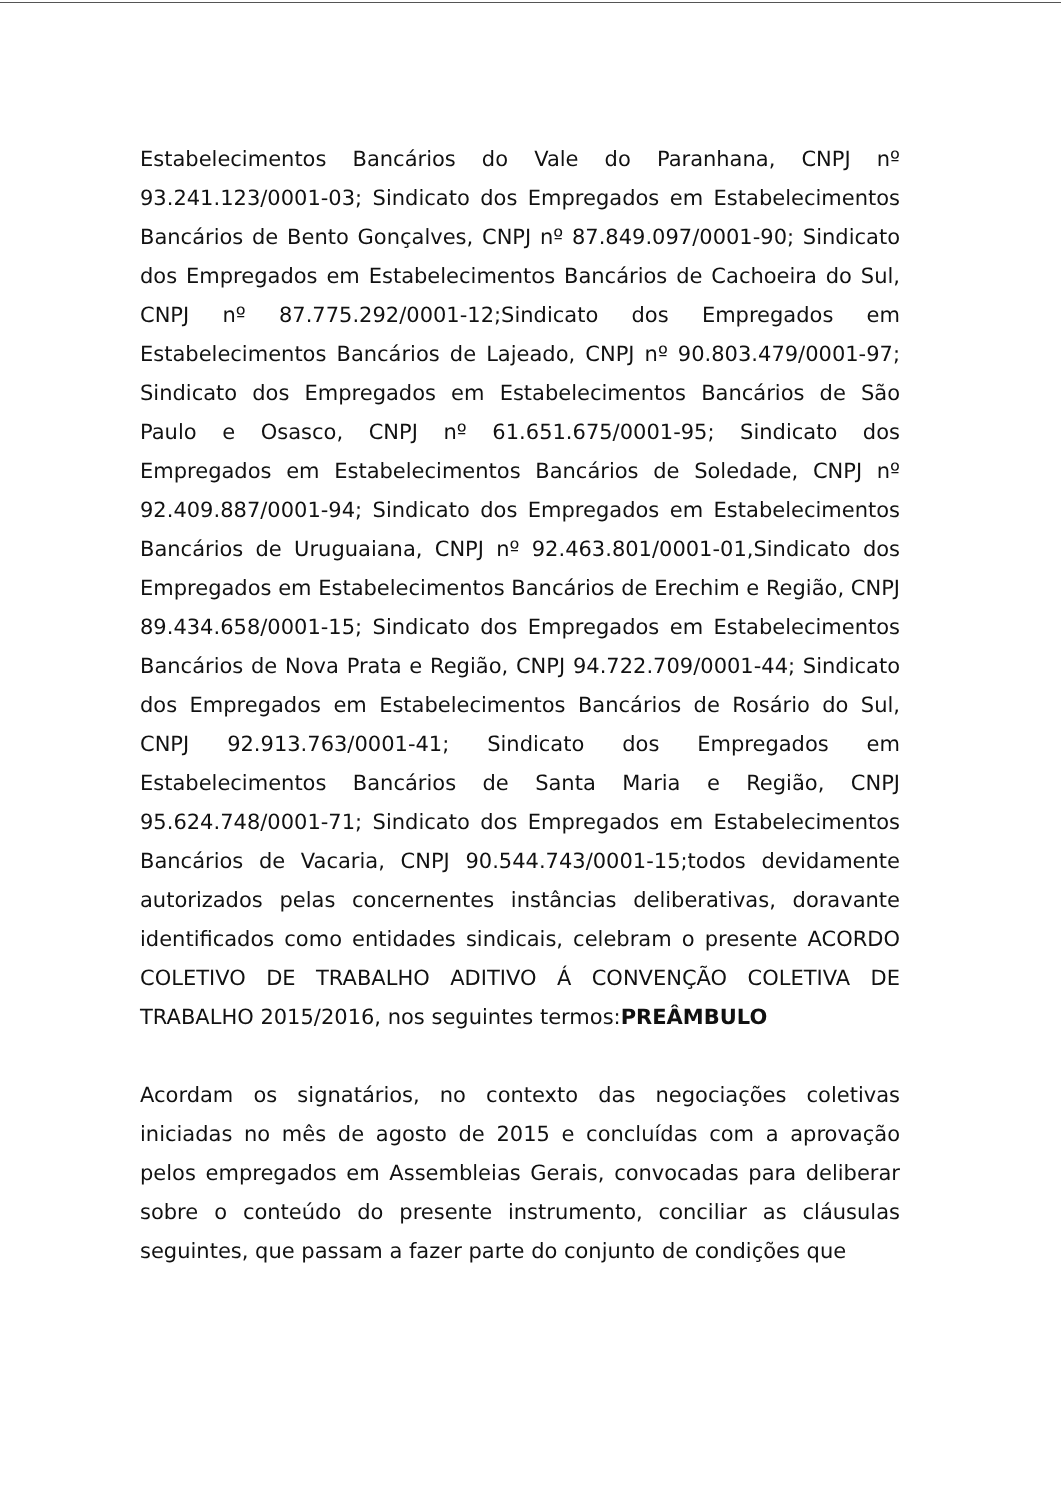Estabelecimentos Bancários do Vale do Paranhana, CNPJ nº 93.241.123/0001-03; Sindicato dos Empregados em Estabelecimentos Bancários de Bento Gonçalves, CNPJ nº 87.849.097/0001-90; Sindicato dos Empregados em Estabelecimentos Bancários de Cachoeira do Sul, CNPJ nº 87.775.292/0001-12;Sindicato dos Empregados em Estabelecimentos Bancários de Lajeado, CNPJ nº 90.803.479/0001-97; Sindicato dos Empregados em Estabelecimentos Bancários de São Paulo e Osasco, CNPJ nº 61.651.675/0001-95; Sindicato dos Empregados em Estabelecimentos Bancários de Soledade, CNPJ nº 92.409.887/0001-94; Sindicato dos Empregados em Estabelecimentos Bancários de Uruguaiana, CNPJ nº 92.463.801/0001-01,Sindicato dos Empregados em Estabelecimentos Bancários de Erechim e Região, CNPJ 89.434.658/0001-15; Sindicato dos Empregados em Estabelecimentos Bancários de Nova Prata e Região, CNPJ 94.722.709/0001-44; Sindicato dos Empregados em Estabelecimentos Bancários de Rosário do Sul, CNPJ 92.913.763/0001-41; Sindicato dos Empregados em Estabelecimentos Bancários de Santa Maria e Região, CNPJ 95.624.748/0001-71; Sindicato dos Empregados em Estabelecimentos Bancários de Vacaria, CNPJ 90.544.743/0001-15;todos devidamente autorizados pelas concernentes instâncias deliberativas, doravante identificados como entidades sindicais, celebram o presente ACORDO COLETIVO DE TRABALHO ADITIVO Á CONVENÇÃO COLETIVA DE TRABALHO 2015/2016, nos seguintes termos:PREÂMBULO
Acordam os signatários, no contexto das negociações coletivas iniciadas no mês de agosto de 2015 e concluídas com a aprovação pelos empregados em Assembleias Gerais, convocadas para deliberar sobre o conteúdo do presente instrumento, conciliar as cláusulas seguintes, que passam a fazer parte do conjunto de condições que